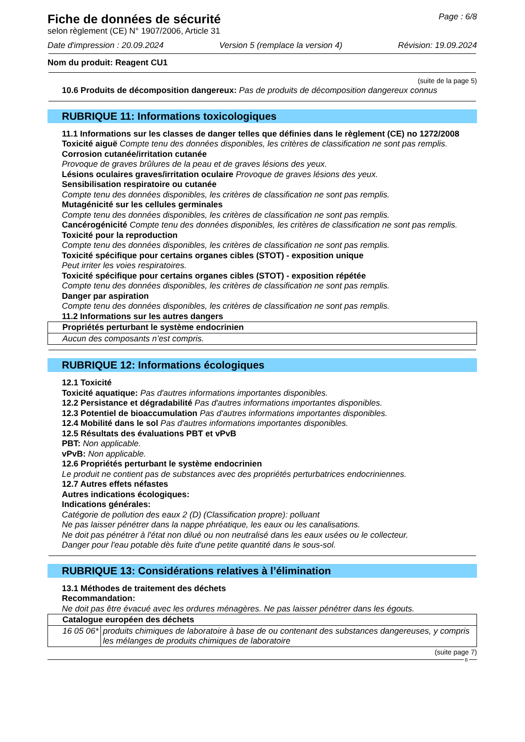Fiche de données de sécurité
selon règlement (CE) N° 1907/2006, Article 31
Page : 6/8
Date d'impression : 20.09.2024 Version 5 (remplace la version 4)
Révision: 19.09.2024
Nom du produit: Reagent CU1
(suite de la page 5)
10.6 Produits de décomposition dangereux: Pas de produits de décomposition dangereux connus
RUBRIQUE 11: Informations toxicologiques
11.1 Informations sur les classes de danger telles que définies dans le règlement (CE) no 1272/2008
Toxicité aiguë Compte tenu des données disponibles, les critères de classification ne sont pas remplis.
Corrosion cutanée/irritation cutanée
Provoque de graves brûlures de la peau et de graves lésions des yeux.
Lésions oculaires graves/irritation oculaire Provoque de graves lésions des yeux.
Sensibilisation respiratoire ou cutanée
Compte tenu des données disponibles, les critères de classification ne sont pas remplis.
Mutagénicité sur les cellules germinales
Compte tenu des données disponibles, les critères de classification ne sont pas remplis.
Cancérogénicité Compte tenu des données disponibles, les critères de classification ne sont pas remplis.
Toxicité pour la reproduction
Compte tenu des données disponibles, les critères de classification ne sont pas remplis.
Toxicité spécifique pour certains organes cibles (STOT) - exposition unique
Peut irriter les voies respiratoires.
Toxicité spécifique pour certains organes cibles (STOT) - exposition répétée
Compte tenu des données disponibles, les critères de classification ne sont pas remplis.
Danger par aspiration
Compte tenu des données disponibles, les critères de classification ne sont pas remplis.
11.2 Informations sur les autres dangers
| Propriétés perturbant le système endocrinien |
| Aucun des composants n’est compris. |
RUBRIQUE 12: Informations écologiques
12.1 Toxicité
Toxicité aquatique: Pas d'autres informations importantes disponibles.
12.2 Persistance et dégradabilité Pas d'autres informations importantes disponibles.
12.3 Potentiel de bioaccumulation Pas d'autres informations importantes disponibles.
12.4 Mobilité dans le sol Pas d'autres informations importantes disponibles.
12.5 Résultats des évaluations PBT et vPvB
PBT: Non applicable.
vPvB: Non applicable.
12.6 Propriétés perturbant le système endocrinien
Le produit ne contient pas de substances avec des propriétés perturbatrices endocriniennes.
12.7 Autres effets néfastes
Autres indications écologiques:
Indications générales:
Catégorie de pollution des eaux 2 (D) (Classification propre): polluant
Ne pas laisser pénétrer dans la nappe phréatique, les eaux ou les canalisations.
Ne doit pas pénétrer à l'état non dilué ou non neutralisé dans les eaux usées ou le collecteur.
Danger pour l'eau potable dès fuite d'une petite quantité dans le sous-sol.
RUBRIQUE 13: Considérations relatives à l’élimination
13.1 Méthodes de traitement des déchets
Recommandation:
Ne doit pas être évacué avec les ordures ménagères. Ne pas laisser pénétrer dans les égouts.
| Catalogue européen des déchets | |
| 16 05 06* | produits chimiques de laboratoire à base de ou contenant des substances dangereuses, y compris les mélanges de produits chimiques de laboratoire |
(suite page 7)
B